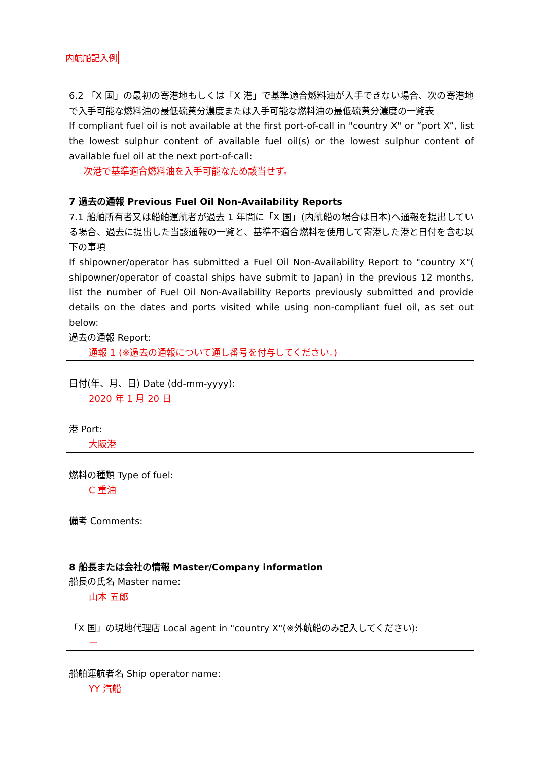内航船記入例
6.2 「X 国」の最初の寄港地もしくは「X 港」で基準適合燃料油が入手できない場合、次の寄港地で入手可能な燃料油の最低硫黄分濃度または入手可能な燃料油の最低硫黄分濃度の一覧表
If compliant fuel oil is not available at the first port-of-call in "country X" or “port X”, list the lowest sulphur content of available fuel oil(s) or the lowest sulphur content of available fuel oil at the next port-of-call:
次港で基準適合燃料油を入手可能なため該当せず。
7 過去の通報 Previous Fuel Oil Non-Availability Reports
7.1 船舶所有者又は船舶運航者が過去 1 年間に「X 国」(内航船の場合は日本)へ通報を提出している場合、過去に提出した当該通報の一覧と、基準不適合燃料を使用して寄港した港と日付を含む以下の事項
If shipowner/operator has submitted a Fuel Oil Non-Availability Report to "country X"( shipowner/operator of coastal ships have submit to Japan) in the previous 12 months, list the number of Fuel Oil Non-Availability Reports previously submitted and provide details on the dates and ports visited while using non-compliant fuel oil, as set out below:
過去の通報 Report:
通報 1 (※過去の通報について通し番号を付与してください。)
日付(年、月、日) Date (dd-mm-yyyy):
2020 年 1 月 20 日
港 Port:
大阪港
燃料の種類 Type of fuel:
C 重油
備考 Comments:
8 船長または会社の情報 Master/Company information
船長の氏名 Master name:
山本 五郎
「X 国」の現地代理店 Local agent in "country X"(※外航船のみ記入してください):
ー
船舶運航者名 Ship operator name:
YY 汽船